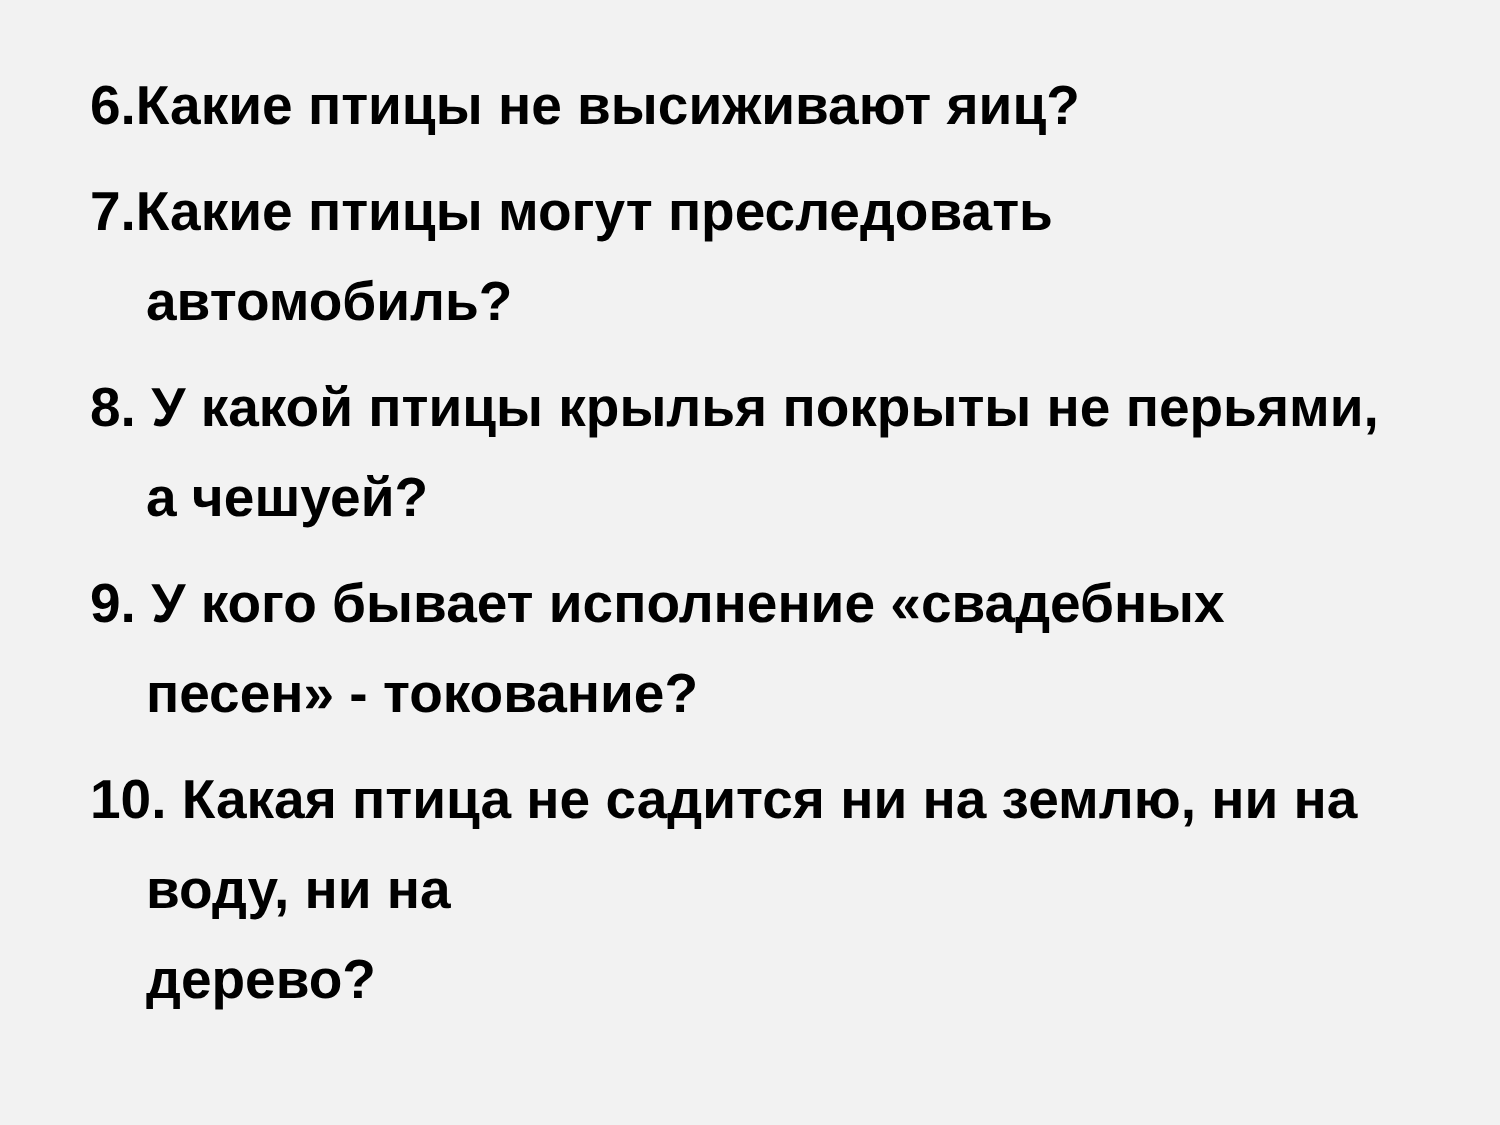6.Какие птицы не высиживают яиц?
7.Какие птицы могут преследовать автомобиль?
8. У какой птицы крылья покрыты не перьями, а чешуей?
9. У кого бывает исполнение «свадебных песен» - токование?
10. Какая птица не садится ни на землю, ни на воду, ни на
дерево?